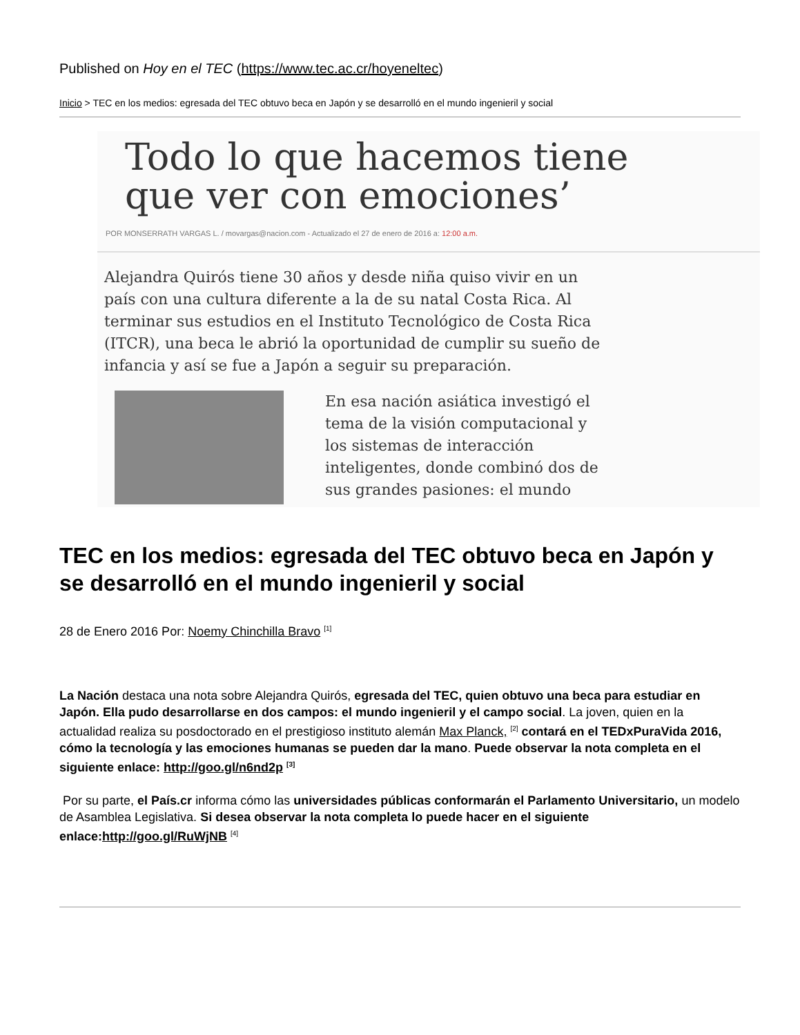Published on Hoy en el TEC (https://www.tec.ac.cr/hoyeneltec)
Inicio > TEC en los medios: egresada del TEC obtuvo beca en Japón y se desarrolló en el mundo ingenieril y social
Todo lo que hacemos tiene
que ver con emociones’
POR MONSERRATH VARGAS L. / movargas@nacion.com - Actualizado el 27 de enero de 2016 a: 12:00 a.m.
Alejandra Quirós tiene 30 años y desde niña quiso vivir en un país con una cultura diferente a la de su natal Costa Rica. Al terminar sus estudios en el Instituto Tecnológico de Costa Rica (ITCR), una beca le abrió la oportunidad de cumplir su sueño de infancia y así se fue a Japón a seguir su preparación.
En esa nación asiática investigó el tema de la visión computacional y los sistemas de interacción inteligentes, donde combinó dos de sus grandes pasiones: el mundo
TEC en los medios: egresada del TEC obtuvo beca en Japón y se desarrolló en el mundo ingenieril y social
28 de Enero 2016 Por: Noemy Chinchilla Bravo <sup>[1]</sup>
La Nación destaca una nota sobre Alejandra Quirós, egresada del TEC, quien obtuvo una beca para estudiar en Japón. Ella pudo desarrollarse en dos campos: el mundo ingenieril y el campo social. La joven, quien en la actualidad realiza su posdoctorado en el prestigioso instituto alemán Max Planck, <sup>[2]</sup> contará en el TEDxPuraVida 2016, cómo la tecnología y las emociones humanas se pueden dar la mano. Puede observar la nota completa en el siguiente enlace: http://goo.gl/n6nd2p <sup>[3]</sup>
Por su parte, el País.cr informa cómo las universidades públicas conformarán el Parlamento Universitario, un modelo de Asamblea Legislativa. Si desea observar la nota completa lo puede hacer en el siguiente enlace:http://goo.gl/RuWjNB <sup>[4]</sup>